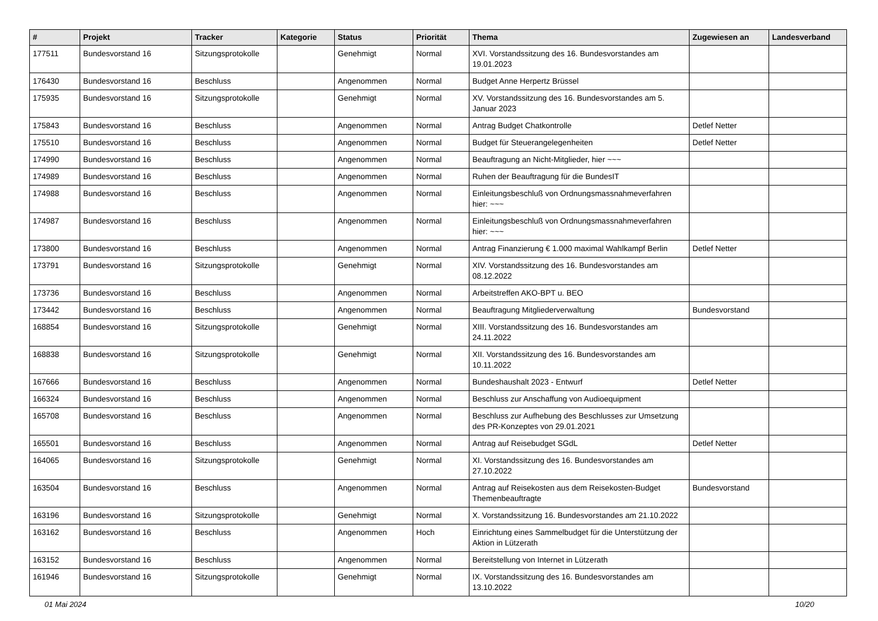| # | Projekt | Tracker | Kategorie | Status | Priorität | Thema | Zugewiesen an | Landesverband |
| --- | --- | --- | --- | --- | --- | --- | --- | --- |
| 177511 | Bundesvorstand 16 | Sitzungsprotokolle | | Genehmigt | Normal | XVI. Vorstandssitzung des 16. Bundesvorstandes am 19.01.2023 | | |
| 176430 | Bundesvorstand 16 | Beschluss | | Angenommen | Normal | Budget Anne Herpertz Brüssel | | |
| 175935 | Bundesvorstand 16 | Sitzungsprotokolle | | Genehmigt | Normal | XV. Vorstandssitzung des 16. Bundesvorstandes am 5. Januar 2023 | | |
| 175843 | Bundesvorstand 16 | Beschluss | | Angenommen | Normal | Antrag Budget Chatkontrolle | Detlef Netter | |
| 175510 | Bundesvorstand 16 | Beschluss | | Angenommen | Normal | Budget für Steuerangelegenheiten | Detlef Netter | |
| 174990 | Bundesvorstand 16 | Beschluss | | Angenommen | Normal | Beauftragung an Nicht-Mitglieder, hier ~~~ | | |
| 174989 | Bundesvorstand 16 | Beschluss | | Angenommen | Normal | Ruhen der Beauftragung für die BundesIT | | |
| 174988 | Bundesvorstand 16 | Beschluss | | Angenommen | Normal | Einleitungsbeschluß von Ordnungsmassnahmeverfahren hier: ~~~ | | |
| 174987 | Bundesvorstand 16 | Beschluss | | Angenommen | Normal | Einleitungsbeschluß von Ordnungsmassnahmeverfahren hier: ~~~ | | |
| 173800 | Bundesvorstand 16 | Beschluss | | Angenommen | Normal | Antrag Finanzierung € 1.000 maximal Wahlkampf Berlin | Detlef Netter | |
| 173791 | Bundesvorstand 16 | Sitzungsprotokolle | | Genehmigt | Normal | XIV. Vorstandssitzung des 16. Bundesvorstandes am 08.12.2022 | | |
| 173736 | Bundesvorstand 16 | Beschluss | | Angenommen | Normal | Arbeitstreffen AKO-BPT u. BEO | | |
| 173442 | Bundesvorstand 16 | Beschluss | | Angenommen | Normal | Beauftragung Mitgliederverwaltung | Bundesvorstand | |
| 168854 | Bundesvorstand 16 | Sitzungsprotokolle | | Genehmigt | Normal | XIII. Vorstandssitzung des 16. Bundesvorstandes am 24.11.2022 | | |
| 168838 | Bundesvorstand 16 | Sitzungsprotokolle | | Genehmigt | Normal | XII. Vorstandssitzung des 16. Bundesvorstandes am 10.11.2022 | | |
| 167666 | Bundesvorstand 16 | Beschluss | | Angenommen | Normal | Bundeshaushalt 2023 - Entwurf | Detlef Netter | |
| 166324 | Bundesvorstand 16 | Beschluss | | Angenommen | Normal | Beschluss zur Anschaffung von Audioequipment | | |
| 165708 | Bundesvorstand 16 | Beschluss | | Angenommen | Normal | Beschluss zur Aufhebung des Beschlusses zur Umsetzung des PR-Konzeptes von 29.01.2021 | | |
| 165501 | Bundesvorstand 16 | Beschluss | | Angenommen | Normal | Antrag auf Reisebudget SGdL | Detlef Netter | |
| 164065 | Bundesvorstand 16 | Sitzungsprotokolle | | Genehmigt | Normal | XI. Vorstandssitzung des 16. Bundesvorstandes am 27.10.2022 | | |
| 163504 | Bundesvorstand 16 | Beschluss | | Angenommen | Normal | Antrag auf Reisekosten aus dem Reisekosten-Budget Themenbeauftragte | Bundesvorstand | |
| 163196 | Bundesvorstand 16 | Sitzungsprotokolle | | Genehmigt | Normal | X. Vorstandssitzung 16. Bundesvorstandes am 21.10.2022 | | |
| 163162 | Bundesvorstand 16 | Beschluss | | Angenommen | Hoch | Einrichtung eines Sammelbudget für die Unterstützung der Aktion in Lützerath | | |
| 163152 | Bundesvorstand 16 | Beschluss | | Angenommen | Normal | Bereitstellung von Internet in Lützerath | | |
| 161946 | Bundesvorstand 16 | Sitzungsprotokolle | | Genehmigt | Normal | IX. Vorstandssitzung des 16. Bundesvorstandes am 13.10.2022 | | |
01 Mai 2024 10/20